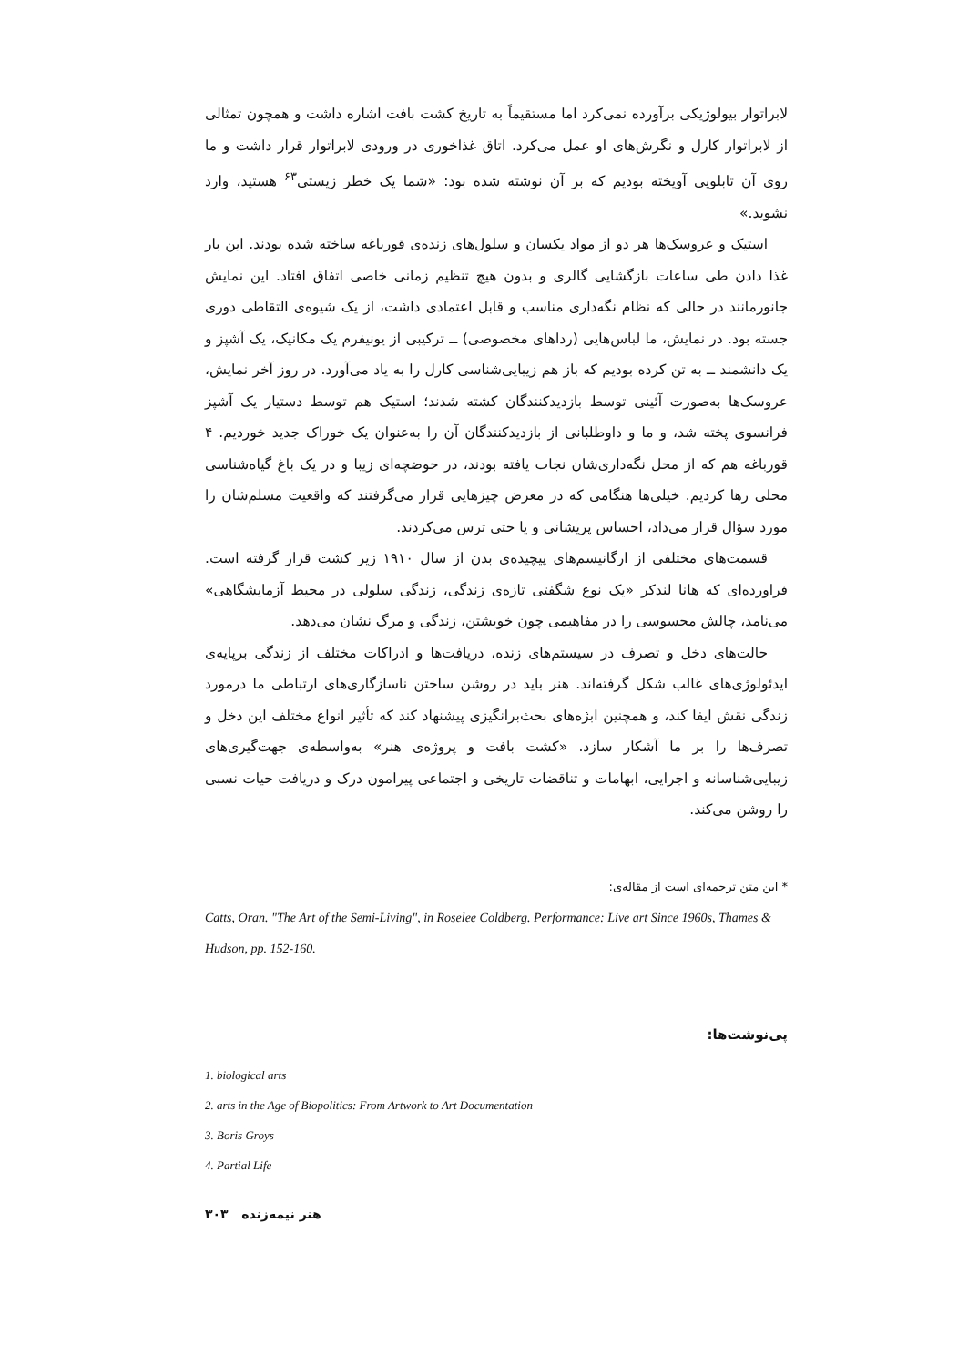لابراتوار بیولوژیکی برآورده نمی‌کرد اما مستقیماً به تاریخ کشت بافت اشاره داشت و همچون تمثالی از لابراتوار کارل و نگرش‌های او عمل می‌کرد. اتاق غذاخوری در ورودی لابراتوار قرار داشت و ما روی آن تابلویی آویخته بودیم که بر آن نوشته شده بود: «شما یک خطر زیستی<sup>۶۳</sup> هستید، وارد نشوید.»
استیک و عروسک‌ها هر دو از مواد یکسان و سلول‌های زنده‌ی قورباغه ساخته شده بودند. این بار غذا دادن طی ساعات بازگشایی گالری و بدون هیچ تنظیم زمانی خاصی اتفاق افتاد. این نمایش جانورمانند در حالی که نظام نگه‌داری مناسب و قابل اعتمادی داشت، از یک شیوه‌ی التقاطی دوری جسته بود. در نمایش، ما لباس‌هایی (رداهای مخصوصی) ــ ترکیبی از یونیفرم یک مکانیک، یک آشپز و یک دانشمند ــ به تن کرده بودیم که باز هم زیبایی‌شناسی کارل را به یاد می‌آورد. در روز آخر نمایش، عروسک‌ها به‌صورت آئینی توسط بازدیدکنندگان کشته شدند؛ استیک هم توسط دستیار یک آشپز فرانسوی پخته شد، و ما و داوطلبانی از بازدیدکنندگان آن را به‌عنوان یک خوراک جدید خوردیم. ۴ قورباغه هم که از محل نگه‌داری‌شان نجات یافته بودند، در حوضچه‌ای زیبا و در یک باغ گیاه‌شناسی محلی رها کردیم. خیلی‌ها هنگامی که در معرض چیزهایی قرار می‌گرفتند که واقعیت مسلم‌شان را مورد سؤال قرار می‌داد، احساس پریشانی و یا حتی ترس می‌کردند.
قسمت‌های مختلفی از ارگانیسم‌های پیچیده‌ی بدن از سال ۱۹۱۰ زیر کشت قرار گرفته است. فراورده‌ای که هانا لندکر «یک نوع شگفتی تازه‌ی زندگی، زندگی سلولی در محیط آزمایشگاهی» می‌نامد، چالش محسوسی را در مفاهیمی چون خویشتن، زندگی و مرگ نشان می‌دهد.
حالت‌های دخل و تصرف در سیستم‌های زنده، دریافت‌ها و ادراکات مختلف از زندگی برپایه‌ی ایدئولوژی‌های غالب شکل گرفته‌اند. هنر باید در روشن ساختن ناسازگاری‌های ارتباطی ما درمورد زندگی نقش ایفا کند، و همچنین ابژه‌های بحث‌برانگیزی پیشنهاد کند که تأثیر انواع مختلف این دخل و تصرف‌ها را بر ما آشکار سازد. «کشت بافت و پروژه‌ی هنر» به‌واسطه‌ی جهت‌گیری‌های زیبایی‌شناسانه و اجرایی، ابهامات و تناقضات تاریخی و اجتماعی پیرامون درک و دریافت حیات نسبی را روشن می‌کند.
* این متن ترجمه‌ای است از مقاله‌ی:
Catts, Oran. "The Art of the Semi-Living", in Roselee Coldberg. Performance: Live art Since 1960s, Thames & Hudson, pp. 152-160.
پی‌نوشت‌ها:
1. biological arts
2. arts in the Age of Biopolitics: From Artwork to Art Documentation
3. Boris Groys
4. Partial Life
۳۰۳ هنر نیمه‌زنده